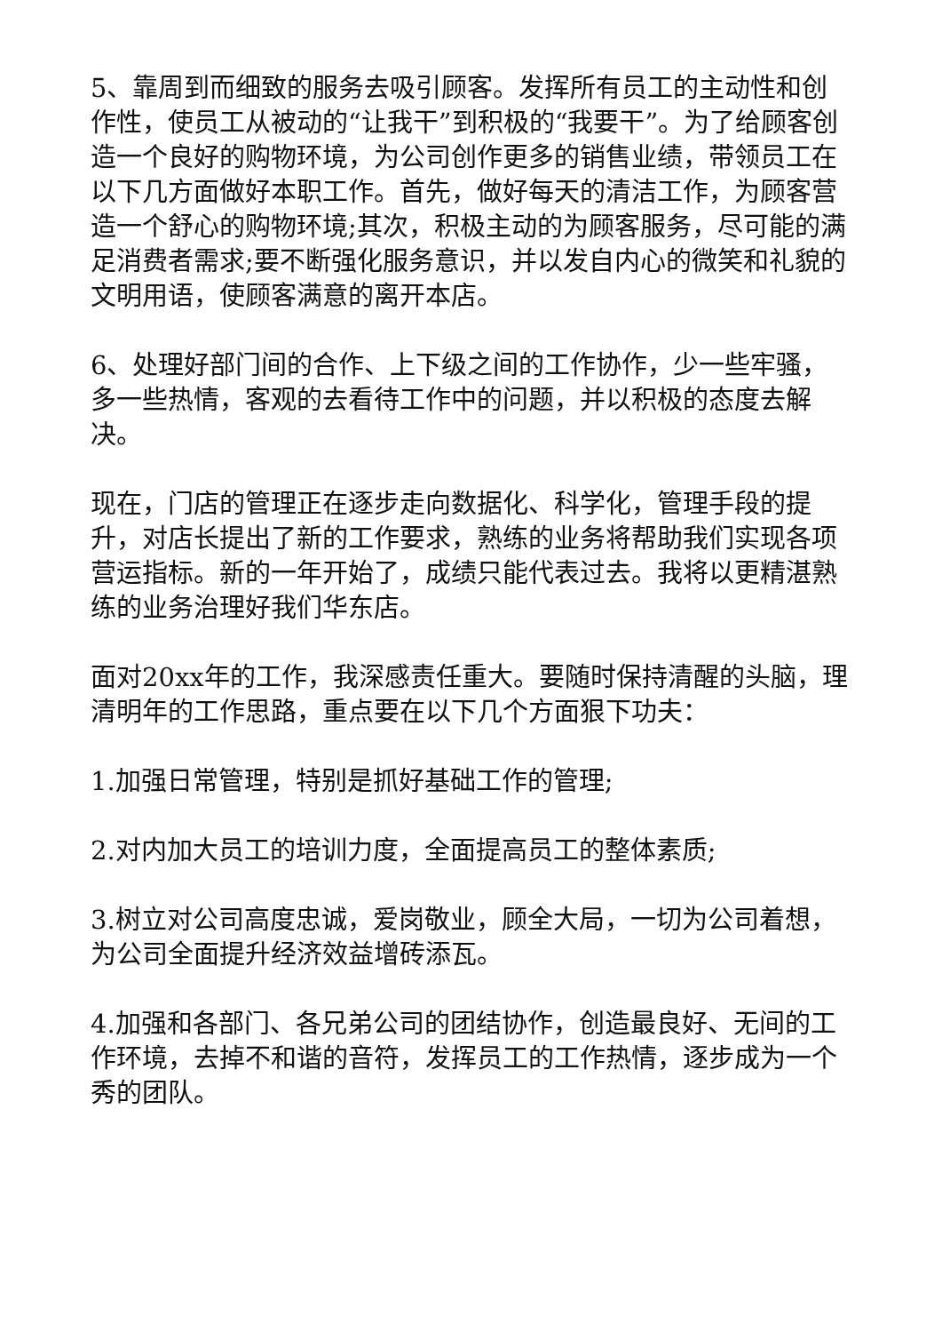5、靠周到而细致的服务去吸引顾客。发挥所有员工的主动性和创作性，使员工从被动的“让我干”到积极的“我要干”。为了给顾客创造一个良好的购物环境，为公司创作更多的销售业绩，带领员工在以下几方面做好本职工作。首先，做好每天的清洁工作，为顾客营造一个舒心的购物环境;其次，积极主动的为顾客服务，尽可能的满足消费者需求;要不断强化服务意识，并以发自内心的微笑和礼貌的文明用语，使顾客满意的离开本店。
6、处理好部门间的合作、上下级之间的工作协作，少一些牢骚，多一些热情，客观的去看待工作中的问题，并以积极的态度去解决。
现在，门店的管理正在逐步走向数据化、科学化，管理手段的提升，对店长提出了新的工作要求，熟练的业务将帮助我们实现各项营运指标。新的一年开始了，成绩只能代表过去。我将以更精湛熟练的业务治理好我们华东店。
面对20xx年的工作，我深感责任重大。要随时保持清醒的头脑，理清明年的工作思路，重点要在以下几个方面狠下功夫：
1.加强日常管理，特别是抓好基础工作的管理;
2.对内加大员工的培训力度，全面提高员工的整体素质;
3.树立对公司高度忠诚，爱岗敬业，顾全大局，一切为公司着想，为公司全面提升经济效益增砖添瓦。
4.加强和各部门、各兄弟公司的团结协作，创造最良好、无间的工作环境，去掉不和谐的音符，发挥员工的工作热情，逐步成为一个秀的团队。